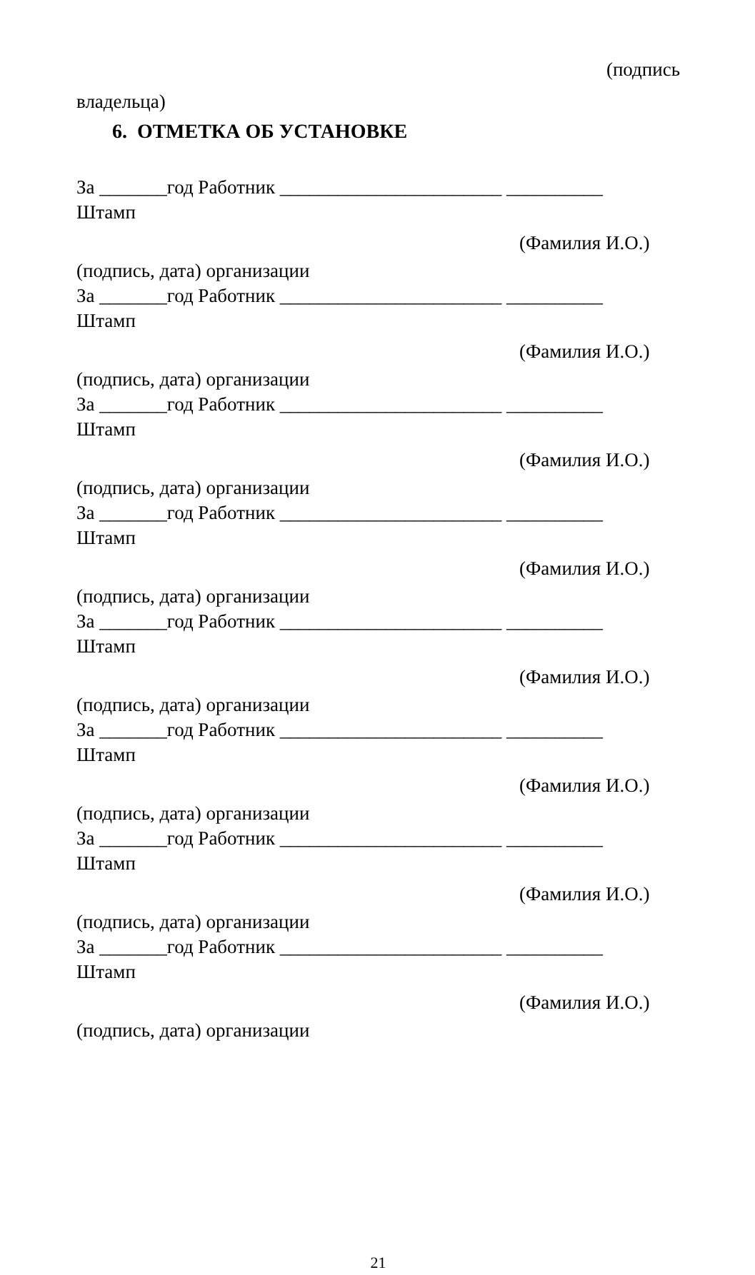(подпись
владельца)
6. ОТМЕТКА ОБ УСТАНОВКЕ
За _______год Работник _______________________ __________
Штамп
(Фамилия И.О.)
(подпись, дата) организации
За _______год Работник _______________________ __________
Штамп
(Фамилия И.О.)
(подпись, дата) организации
За _______год Работник _______________________ __________
Штамп
(Фамилия И.О.)
(подпись, дата) организации
За _______год Работник _______________________ __________
Штамп
(Фамилия И.О.)
(подпись, дата) организации
За _______год Работник _______________________ __________
Штамп
(Фамилия И.О.)
(подпись, дата) организации
За _______год Работник _______________________ __________
Штамп
(Фамилия И.О.)
(подпись, дата) организации
За _______год Работник _______________________ __________
Штамп
(Фамилия И.О.)
(подпись, дата) организации
За _______год Работник _______________________ __________
Штамп
(Фамилия И.О.)
(подпись, дата) организации
21